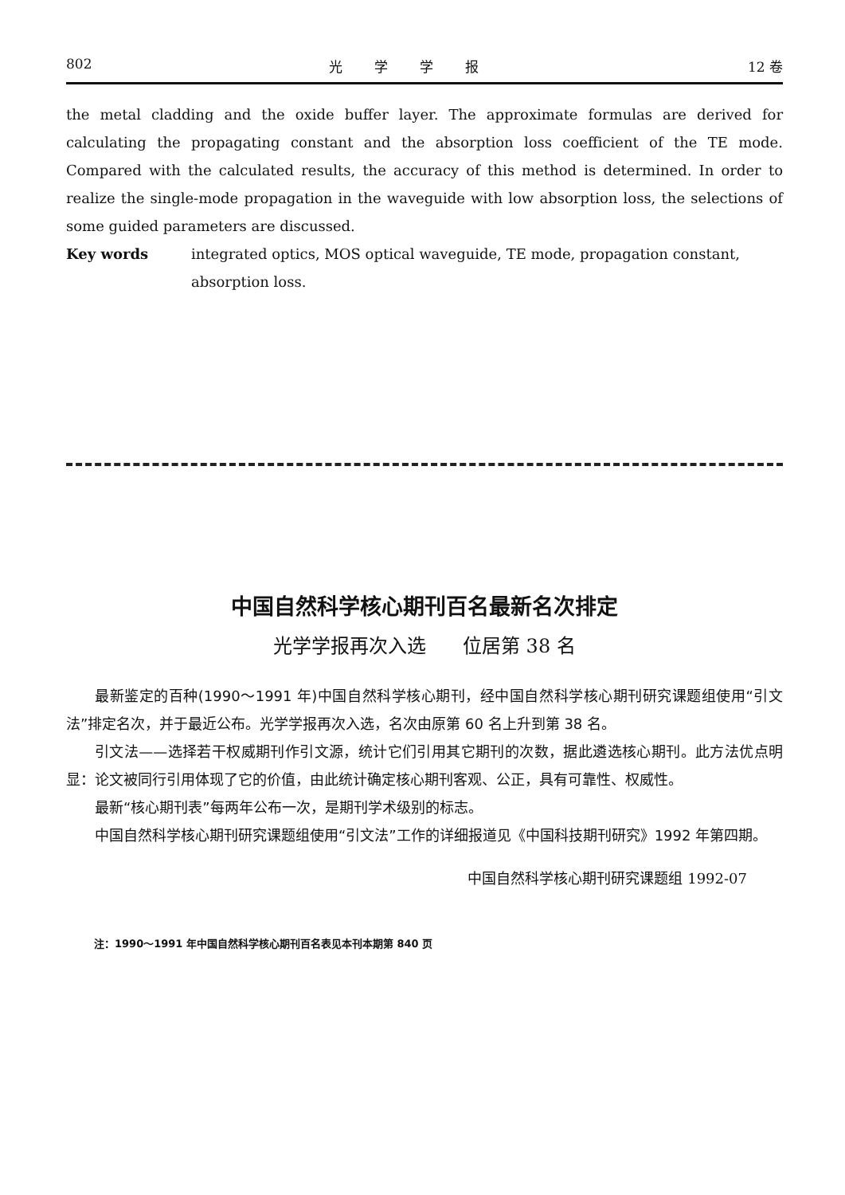802 光学学报 12 卷
the metal cladding and the oxide buffer layer. The approximate formulas are derived for calculating the propagating constant and the absorption loss coefficient of the TE mode. Compared with the calculated results, the accuracy of this method is determined. In order to realize the single-mode propagation in the waveguide with low absorption loss, the selections of some guided parameters are discussed.
Key words integrated optics, MOS optical waveguide, TE mode, propagation constant, absorption loss.
中国自然科学核心期刊百名最新名次排定
光学学报再次入选 位居第 38 名
最新鉴定的百种(1990～1991 年)中国自然科学核心期刊，经中国自然科学核心期刊研究课题组使用“引文法”排定名次，并于最近公布。光学学报再次入选，名次由原第 60 名上升到第 38 名。
引文法——选择若干权威期刊作引文源，统计它们引用其它期刊的次数，据此遴选核心期刊。此方法优点明显：论文被同行引用体现了它的价值，由此统计确定核心期刊客观、公正，具有可靠性、权威性。
最新“核心期刊表”每两年公布一次，是期刊学术级别的标志。
中国自然科学核心期刊研究课题组使用“引文法”工作的详细报道见《中国科技期刊研究》1992 年第四期。
中国自然科学核心期刊研究课题组 1992-07
注：1990～1991 年中国自然科学核心期刊百名表见本刊本期第 840 页